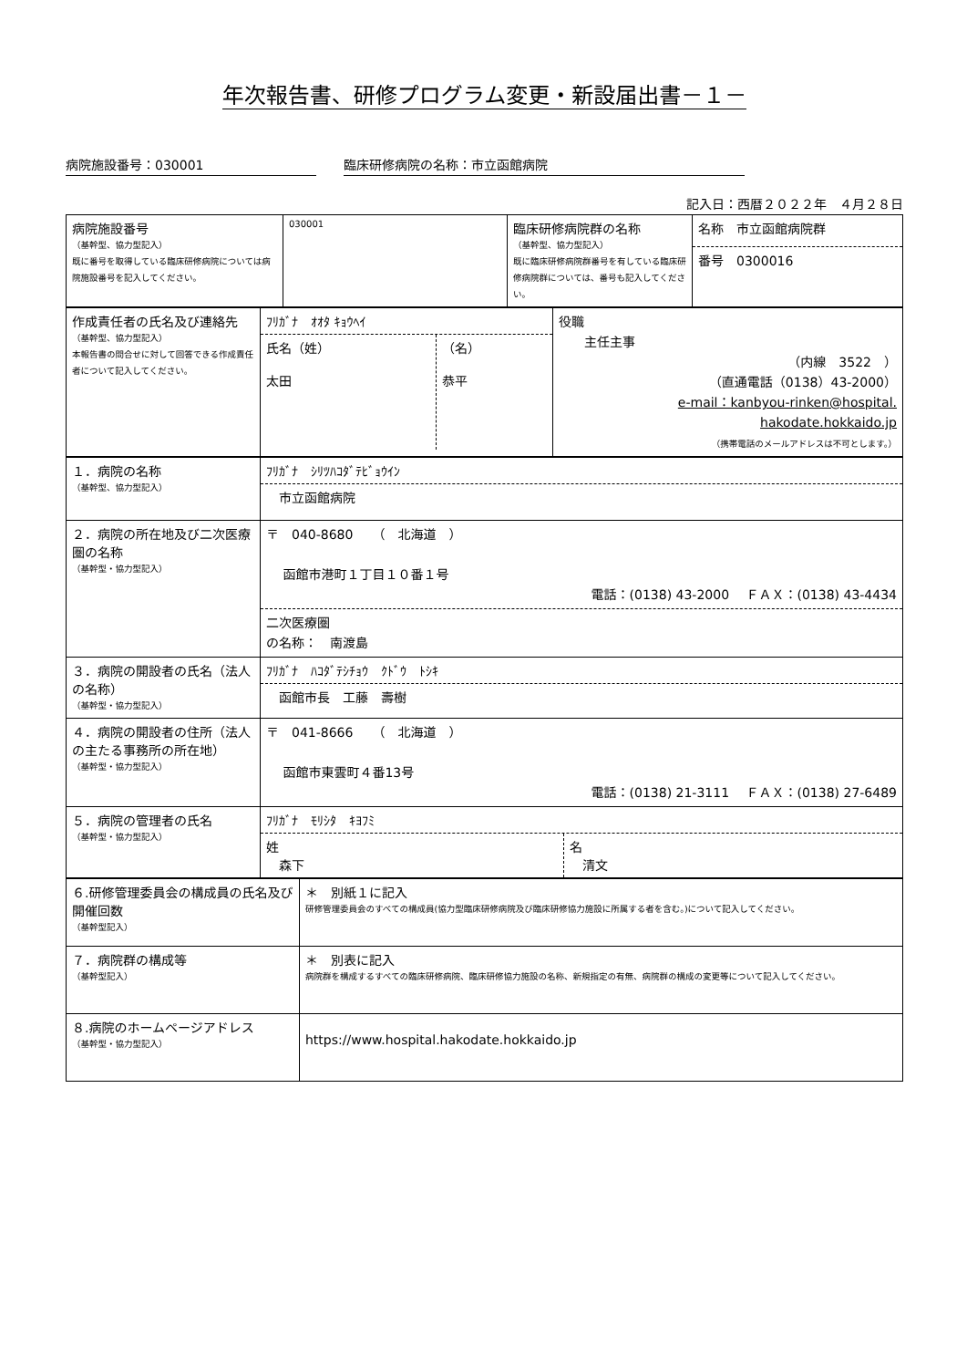年次報告書、研修プログラム変更・新設届出書－１－
病院施設番号：030001 臨床研修病院の名称：市立函館病院
記入日：西暦２０２２年　４月２８日
| 病院施設番号 （基幹型、協力型記入） 既に番号を取得している臨床研修病院については病院施設番号を記入してください。 | 030001 | 臨床研修病院群の名称 （基幹型、協力型記入） 既に臨床研修病院群番号を有している臨床研修病院群については、番号も記入してください。 | 名称 市立函館病院群 番号 0300016 |
| 作成責任者の氏名及び連絡先 （基幹型、協力型記入） 本報告書の問合せに対して回答できる作成責任者について記入してください。 | ﾌﾘｶﾞﾅ ｵｵﾀ ｷｮｳﾍｲ 氏名（姓） 太田 （名） 恭平 | 役職 主任主事 （内線 3522 ） （直通電話（0138）43-2000） e-mail：kanbyou-rinken@hospital. hakodate.hokkaido.jp （携帯電話のメールアドレスは不可とします。） |
| １．病院の名称 （基幹型、協力型記入） | ﾌﾘｶﾞﾅ ｼﾘﾂﾊｺﾀﾞﾃﾋﾞｮｳｲﾝ 市立函館病院 |
| ２．病院の所在地及び二次医療圏の名称 （基幹型・協力型記入） | 〒 040-8680 （ 北海道 ） 函館市港町１丁目１０番１号 電話：(0138) 43-2000 ＦＡＸ：(0138) 43-4434 二次医療圏 の名称： 南渡島 |
| ３．病院の開設者の氏名（法人の名称） （基幹型・協力型記入） | ﾌﾘｶﾞﾅ ﾊｺﾀﾞﾃｼﾁｮｳ ｸﾄﾞｳ ﾄｼｷ 函館市長 工藤 壽樹 |
| ４．病院の開設者の住所（法人の主たる事務所の所在地） （基幹型・協力型記入） | 〒 041-8666 （ 北海道 ） 函館市東雲町４番13号 電話：(0138) 21-3111 ＦＡＸ：(0138) 27-6489 |
| ５．病院の管理者の氏名 （基幹型・協力型記入） | ﾌﾘｶﾞﾅ ﾓﾘｼﾀ ｷﾖﾌﾐ 姓 森下 名 清文 |
| ６.研修管理委員会の構成員の氏名及び開催回数 （基幹型記入） | ＊ 別紙１に記入 研修管理委員会のすべての構成員(協力型臨床研修病院及び臨床研修協力施設に所属する者を含む。)について記入してください。 |
| ７．病院群の構成等 （基幹型記入） | ＊ 別表に記入 病院群を構成するすべての臨床研修病院、臨床研修協力施設の名称、新規指定の有無、病院群の構成の変更等について記入してください。 |
| ８.病院のホームページアドレス （基幹型・協力型記入） | https://www.hospital.hakodate.hokkaido.jp |